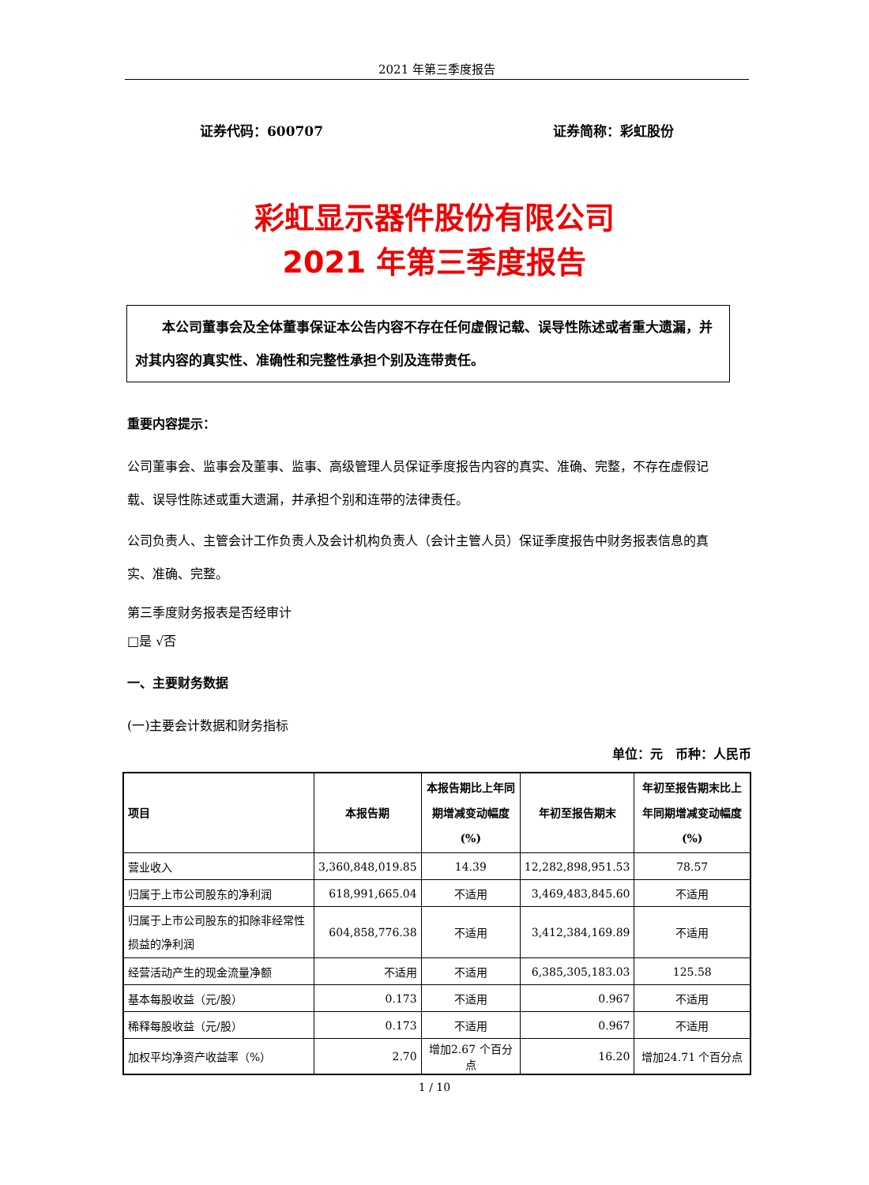2021 年第三季度报告
证券代码：600707 证券简称：彩虹股份
彩虹显示器件股份有限公司
2021 年第三季度报告
本公司董事会及全体董事保证本公告内容不存在任何虚假记载、误导性陈述或者重大遗漏，并对其内容的真实性、准确性和完整性承担个别及连带责任。
重要内容提示：
公司董事会、监事会及董事、监事、高级管理人员保证季度报告内容的真实、准确、完整，不存在虚假记载、误导性陈述或重大遗漏，并承担个别和连带的法律责任。
公司负责人、主管会计工作负责人及会计机构负责人（会计主管人员）保证季度报告中财务报表信息的真实、准确、完整。
第三季度财务报表是否经审计
□是 √否
一、主要财务数据
(一)主要会计数据和财务指标
单位：元　币种：人民币
| 项目 | 本报告期 | 本报告期比上年同期增减变动幅度(%) | 年初至报告期末 | 年初至报告期末比上年同期增减变动幅度(%) |
| --- | --- | --- | --- | --- |
| 营业收入 | 3,360,848,019.85 | 14.39 | 12,282,898,951.53 | 78.57 |
| 归属于上市公司股东的净利润 | 618,991,665.04 | 不适用 | 3,469,483,845.60 | 不适用 |
| 归属于上市公司股东的扣除非经常性损益的净利润 | 604,858,776.38 | 不适用 | 3,412,384,169.89 | 不适用 |
| 经营活动产生的现金流量净额 | 不适用 | 不适用 | 6,385,305,183.03 | 125.58 |
| 基本每股收益（元/股） | 0.173 | 不适用 | 0.967 | 不适用 |
| 稀释每股收益（元/股） | 0.173 | 不适用 | 0.967 | 不适用 |
| 加权平均净资产收益率（%） | 2.70 | 增加2.67 个百分点 | 16.20 | 增加24.71 个百分点 |
1 / 10